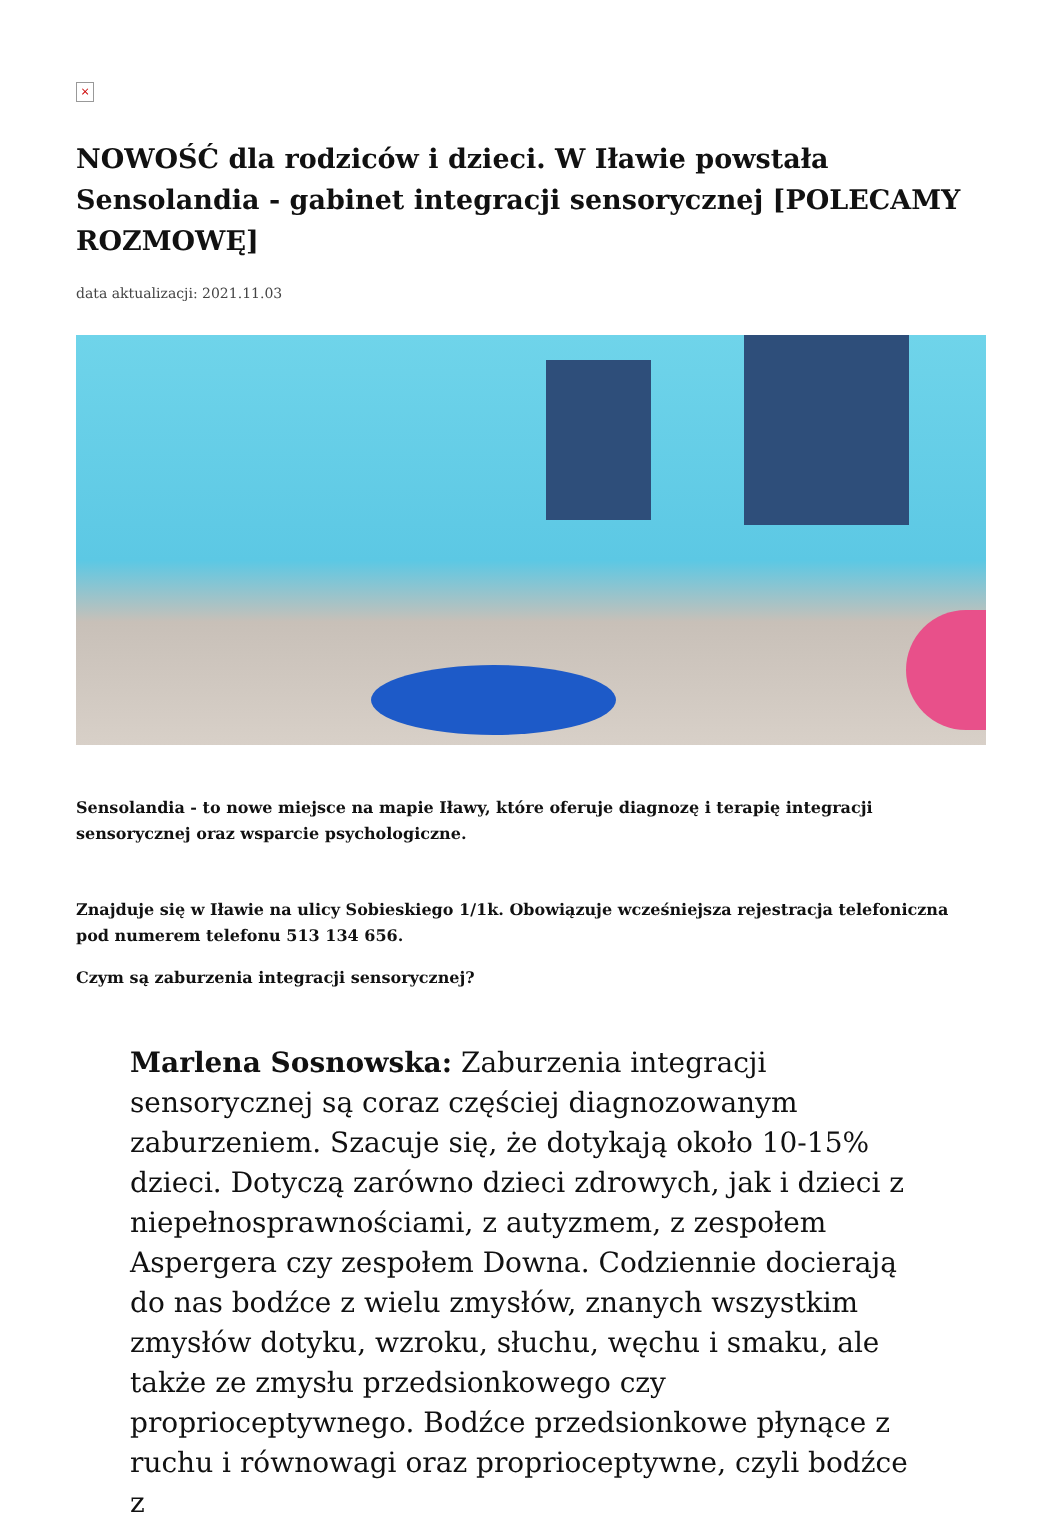×
NOWOŚĆ dla rodziców i dzieci. W Iławie powstała Sensolandia - gabinet integracji sensorycznej [POLECAMY ROZMOWĘ]
data aktualizacji: 2021.11.03
Sensolandia - to nowe miejsce na mapie Iławy, które oferuje diagnozę i terapię integracji sensorycznej oraz wsparcie psychologiczne.
Znajduje się w Iławie na ulicy Sobieskiego 1/1k. Obowiązuje wcześniejsza rejestracja telefoniczna pod numerem telefonu 513 134 656.
Czym są zaburzenia integracji sensorycznej?
Marlena Sosnowska: Zaburzenia integracji sensorycznej są coraz częściej diagnozowanym zaburzeniem. Szacuje się, że dotykają około 10-15% dzieci. Dotyczą zarówno dzieci zdrowych, jak i dzieci z niepełnosprawnościami, z autyzmem, z zespołem Aspergera czy zespołem Downa. Codziennie docierają do nas bodźce z wielu zmysłów, znanych wszystkim zmysłów dotyku, wzroku, słuchu, węchu i smaku, ale także ze zmysłu przedsionkowego czy proprioceptywnego. Bodźce przedsionkowe płynące z ruchu i równowagi oraz proprioceptywne, czyli bodźce z